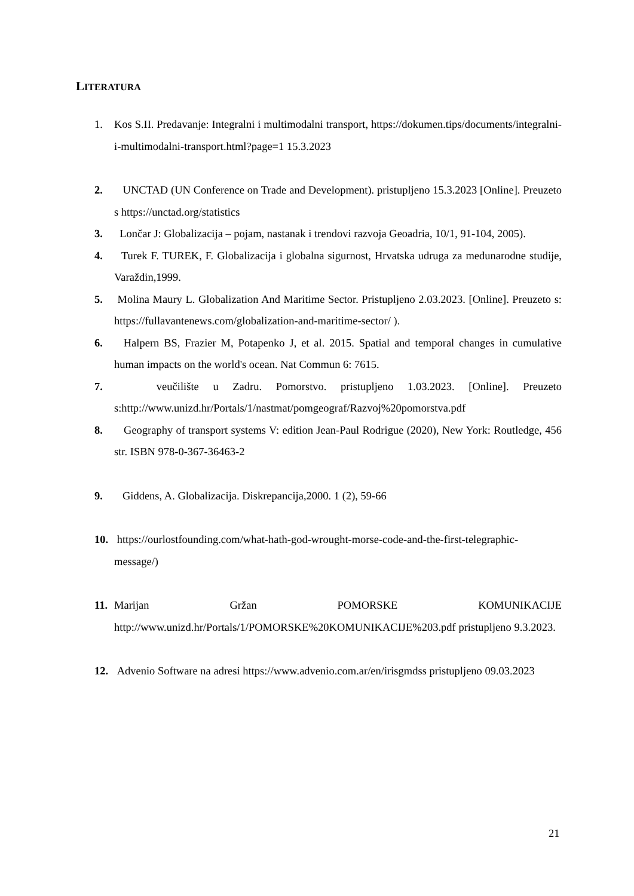LITERATURA
1. Kos S.II. Predavanje: Integralni i multimodalni transport, https://dokumen.tips/documents/integralni-i-multimodalni-transport.html?page=1 15.3.2023
2. UNCTAD (UN Conference on Trade and Development). pristupljeno 15.3.2023 [Online]. Preuzeto s https://unctad.org/statistics
3. Lončar J: Globalizacija – pojam, nastanak i trendovi razvoja Geoadria, 10/1, 91-104, 2005).
4. Turek F. TUREK, F. Globalizacija i globalna sigurnost, Hrvatska udruga za međunarodne studije, Varaždin,1999.
5. Molina Maury L. Globalization And Maritime Sector. Pristupljeno 2.03.2023. [Online]. Preuzeto s: https://fullavantenews.com/globalization-and-maritime-sector/ ).
6. Halpern BS, Frazier M, Potapenko J, et al. 2015. Spatial and temporal changes in cumulative human impacts on the world's ocean. Nat Commun 6: 7615.
7. veučilište u Zadru. Pomorstvo. pristupljeno 1.03.2023. [Online]. Preuzeto s:http://www.unizd.hr/Portals/1/nastmat/pomgeograf/Razvoj%20pomorstva.pdf
8. Geography of transport systems V: edition Jean-Paul Rodrigue (2020), New York: Routledge, 456 str. ISBN 978-0-367-36463-2
9. Giddens, A. Globalizacija. Diskrepancija,2000. 1 (2), 59-66
10. https://ourlostfounding.com/what-hath-god-wrought-morse-code-and-the-first-telegraphic-message/)
11. Marijan Gržan POMORSKE KOMUNIKACIJE http://www.unizd.hr/Portals/1/POMORSKE%20KOMUNIKACIJE%203.pdf pristupljeno 9.3.2023.
12. Advenio Software na adresi https://www.advenio.com.ar/en/irisgmdss pristupljeno 09.03.2023
21